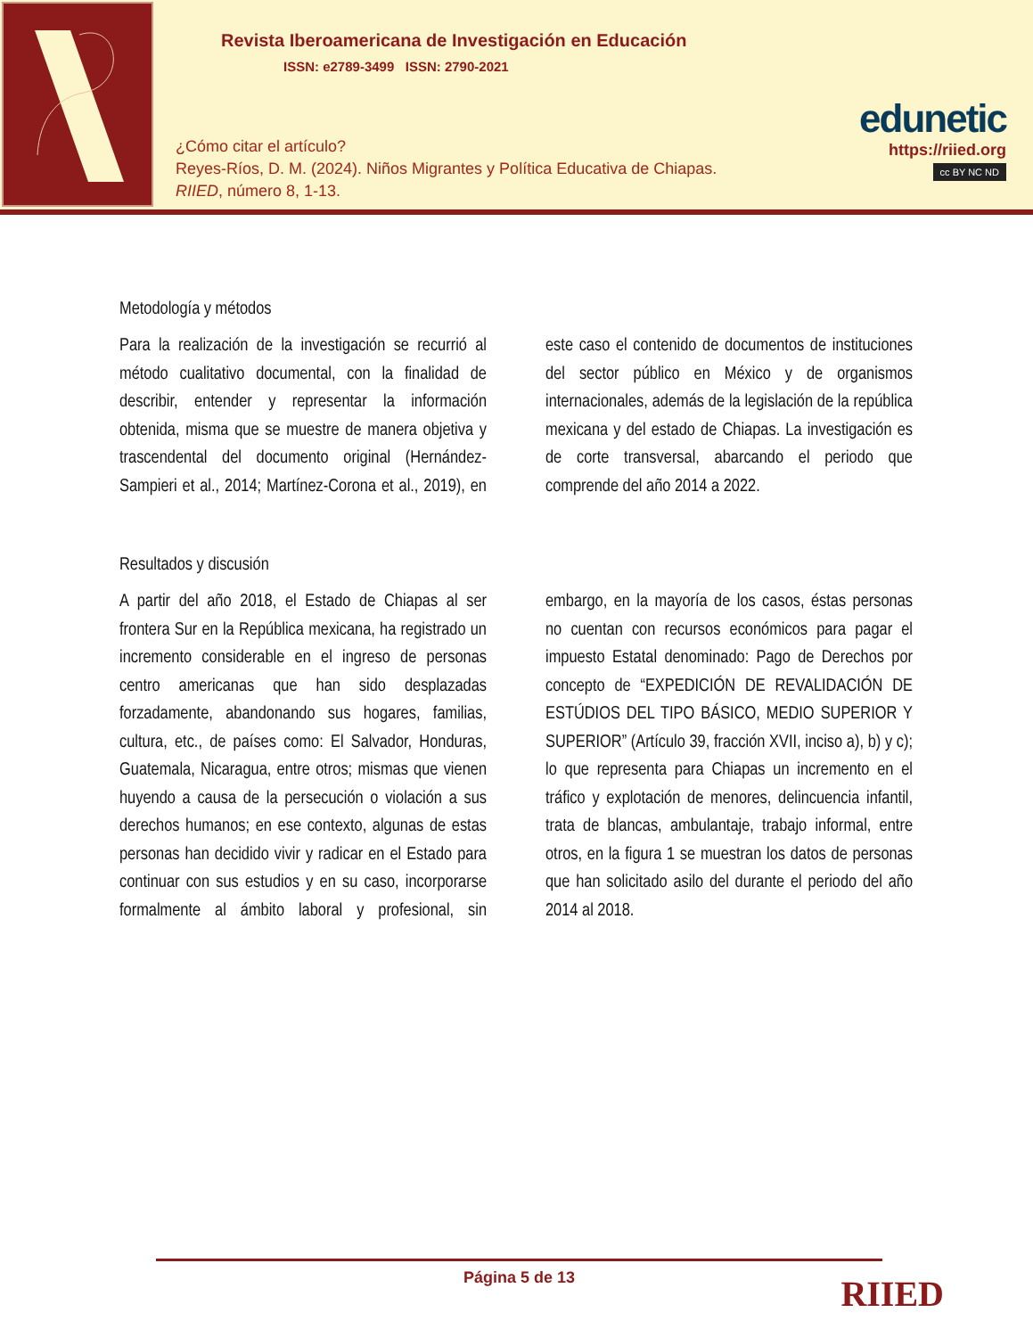Revista Iberoamericana de Investigación en Educación
ISSN: e2789-3499 ISSN: 2790-2021
¿Cómo citar el artículo?
Reyes-Ríos, D. M. (2024). Niños Migrantes y Política Educativa de Chiapas.
RIIED, número 8, 1-13.
edunetic
https://riied.org
cc BY NC ND
Metodología y métodos
Para la realización de la investigación se recurrió al método cualitativo documental, con la finalidad de describir, entender y representar la información obtenida, misma que se muestre de manera objetiva y trascendental del documento original (Hernández-Sampieri et al., 2014; Martínez-Corona et al., 2019), en este caso el contenido de documentos de instituciones del sector público en México y de organismos internacionales, además de la legislación de la república mexicana y del estado de Chiapas. La investigación es de corte transversal, abarcando el periodo que comprende del año 2014 a 2022.
Resultados y discusión
A partir del año 2018, el Estado de Chiapas al ser frontera Sur en la República mexicana, ha registrado un incremento considerable en el ingreso de personas centro americanas que han sido desplazadas forzadamente, abandonando sus hogares, familias, cultura, etc., de países como: El Salvador, Honduras, Guatemala, Nicaragua, entre otros; mismas que vienen huyendo a causa de la persecución o violación a sus derechos humanos; en ese contexto, algunas de estas personas han decidido vivir y radicar en el Estado para continuar con sus estudios y en su caso, incorporarse formalmente al ámbito laboral y profesional, sin embargo, en la mayoría de los casos, éstas personas no cuentan con recursos económicos para pagar el impuesto Estatal denominado: Pago de Derechos por concepto de “EXPEDICIÓN DE REVALIDACIÓN DE ESTÚDIOS DEL TIPO BÁSICO, MEDIO SUPERIOR Y SUPERIOR” (Artículo 39, fracción XVII, inciso a), b) y c); lo que representa para Chiapas un incremento en el tráfico y explotación de menores, delincuencia infantil, trata de blancas, ambulantaje, trabajo informal, entre otros, en la figura 1 se muestran los datos de personas que han solicitado asilo del durante el periodo del año 2014 al 2018.
Página 5 de 13
RIIED